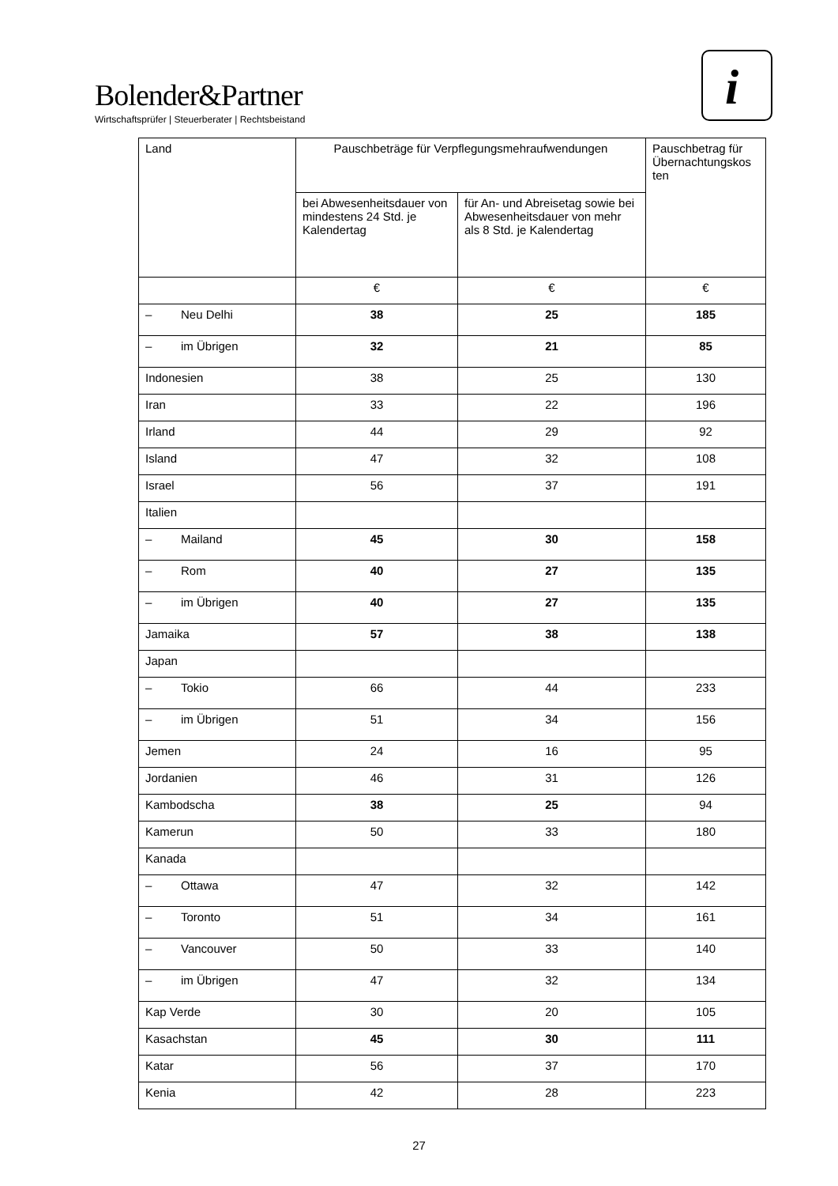Bolender&Partner
Wirtschaftsprüfer | Steuerberater | Rechtsbeistand
i
| Land | Pauschbeträge für Verpflegungsmehraufwendungen | | Pauschbetrag für Übernachtungskos ten |
| --- | --- | --- | --- |
| | bei Abwesenheitsdauer von mindestens 24 Std. je Kalendertag | für An- und Abreisetag sowie bei Abwesenheitsdauer von mehr als 8 Std. je Kalendertag | |
| | € | € | € |
| – Neu Delhi | 38 | 25 | 185 |
| – im Übrigen | 32 | 21 | 85 |
| Indonesien | 38 | 25 | 130 |
| Iran | 33 | 22 | 196 |
| Irland | 44 | 29 | 92 |
| Island | 47 | 32 | 108 |
| Israel | 56 | 37 | 191 |
| Italien | | | |
| – Mailand | 45 | 30 | 158 |
| – Rom | 40 | 27 | 135 |
| – im Übrigen | 40 | 27 | 135 |
| Jamaika | 57 | 38 | 138 |
| Japan | | | |
| – Tokio | 66 | 44 | 233 |
| – im Übrigen | 51 | 34 | 156 |
| Jemen | 24 | 16 | 95 |
| Jordanien | 46 | 31 | 126 |
| Kambodscha | 38 | 25 | 94 |
| Kamerun | 50 | 33 | 180 |
| Kanada | | | |
| – Ottawa | 47 | 32 | 142 |
| – Toronto | 51 | 34 | 161 |
| – Vancouver | 50 | 33 | 140 |
| – im Übrigen | 47 | 32 | 134 |
| Kap Verde | 30 | 20 | 105 |
| Kasachstan | 45 | 30 | 111 |
| Katar | 56 | 37 | 170 |
| Kenia | 42 | 28 | 223 |
27